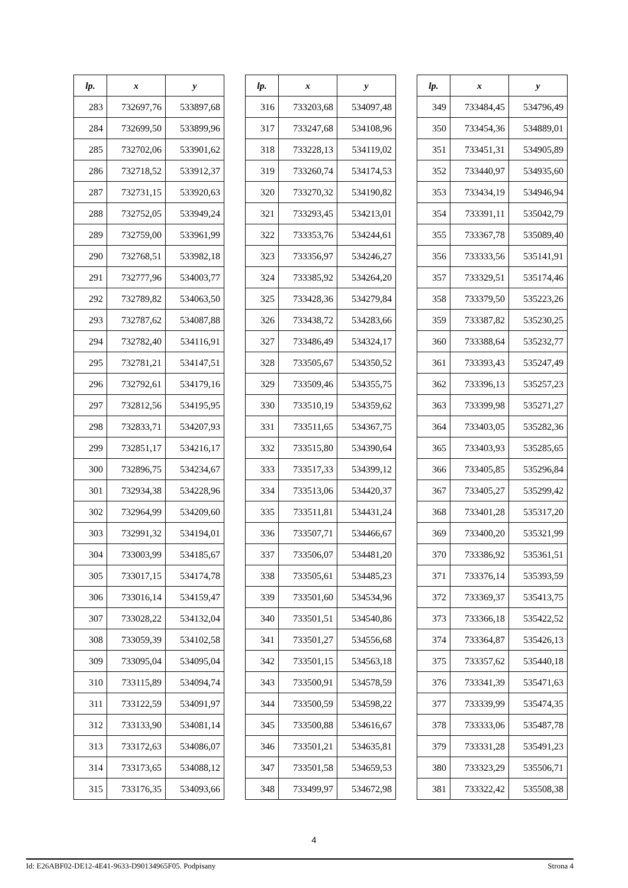| lp. | x | y |
| --- | --- | --- |
| 283 | 732697,76 | 533897,68 |
| 284 | 732699,50 | 533899,96 |
| 285 | 732702,06 | 533901,62 |
| 286 | 732718,52 | 533912,37 |
| 287 | 732731,15 | 533920,63 |
| 288 | 732752,05 | 533949,24 |
| 289 | 732759,00 | 533961,99 |
| 290 | 732768,51 | 533982,18 |
| 291 | 732777,96 | 534003,77 |
| 292 | 732789,82 | 534063,50 |
| 293 | 732787,62 | 534087,88 |
| 294 | 732782,40 | 534116,91 |
| 295 | 732781,21 | 534147,51 |
| 296 | 732792,61 | 534179,16 |
| 297 | 732812,56 | 534195,95 |
| 298 | 732833,71 | 534207,93 |
| 299 | 732851,17 | 534216,17 |
| 300 | 732896,75 | 534234,67 |
| 301 | 732934,38 | 534228,96 |
| 302 | 732964,99 | 534209,60 |
| 303 | 732991,32 | 534194,01 |
| 304 | 733003,99 | 534185,67 |
| 305 | 733017,15 | 534174,78 |
| 306 | 733016,14 | 534159,47 |
| 307 | 733028,22 | 534132,04 |
| 308 | 733059,39 | 534102,58 |
| 309 | 733095,04 | 534095,04 |
| 310 | 733115,89 | 534094,74 |
| 311 | 733122,59 | 534091,97 |
| 312 | 733133,90 | 534081,14 |
| 313 | 733172,63 | 534086,07 |
| 314 | 733173,65 | 534088,12 |
| 315 | 733176,35 | 534093,66 |
| lp. | x | y |
| --- | --- | --- |
| 316 | 733203,68 | 534097,48 |
| 317 | 733247,68 | 534108,96 |
| 318 | 733228,13 | 534119,02 |
| 319 | 733260,74 | 534174,53 |
| 320 | 733270,32 | 534190,82 |
| 321 | 733293,45 | 534213,01 |
| 322 | 733353,76 | 534244,61 |
| 323 | 733356,97 | 534246,27 |
| 324 | 733385,92 | 534264,20 |
| 325 | 733428,36 | 534279,84 |
| 326 | 733438,72 | 534283,66 |
| 327 | 733486,49 | 534324,17 |
| 328 | 733505,67 | 534350,52 |
| 329 | 733509,46 | 534355,75 |
| 330 | 733510,19 | 534359,62 |
| 331 | 733511,65 | 534367,75 |
| 332 | 733515,80 | 534390,64 |
| 333 | 733517,33 | 534399,12 |
| 334 | 733513,06 | 534420,37 |
| 335 | 733511,81 | 534431,24 |
| 336 | 733507,71 | 534466,67 |
| 337 | 733506,07 | 534481,20 |
| 338 | 733505,61 | 534485,23 |
| 339 | 733501,60 | 534534,96 |
| 340 | 733501,51 | 534540,86 |
| 341 | 733501,27 | 534556,68 |
| 342 | 733501,15 | 534563,18 |
| 343 | 733500,91 | 534578,59 |
| 344 | 733500,59 | 534598,22 |
| 345 | 733500,88 | 534616,67 |
| 346 | 733501,21 | 534635,81 |
| 347 | 733501,58 | 534659,53 |
| 348 | 733499,97 | 534672,98 |
| lp. | x | y |
| --- | --- | --- |
| 349 | 733484,45 | 534796,49 |
| 350 | 733454,36 | 534889,01 |
| 351 | 733451,31 | 534905,89 |
| 352 | 733440,97 | 534935,60 |
| 353 | 733434,19 | 534946,94 |
| 354 | 733391,11 | 535042,79 |
| 355 | 733367,78 | 535089,40 |
| 356 | 733333,56 | 535141,91 |
| 357 | 733329,51 | 535174,46 |
| 358 | 733379,50 | 535223,26 |
| 359 | 733387,82 | 535230,25 |
| 360 | 733388,64 | 535232,77 |
| 361 | 733393,43 | 535247,49 |
| 362 | 733396,13 | 535257,23 |
| 363 | 733399,98 | 535271,27 |
| 364 | 733403,05 | 535282,36 |
| 365 | 733403,93 | 535285,65 |
| 366 | 733405,85 | 535296,84 |
| 367 | 733405,27 | 535299,42 |
| 368 | 733401,28 | 535317,20 |
| 369 | 733400,20 | 535321,99 |
| 370 | 733386,92 | 535361,51 |
| 371 | 733376,14 | 535393,59 |
| 372 | 733369,37 | 535413,75 |
| 373 | 733366,18 | 535422,52 |
| 374 | 733364,87 | 535426,13 |
| 375 | 733357,62 | 535440,18 |
| 376 | 733341,39 | 535471,63 |
| 377 | 733339,99 | 535474,35 |
| 378 | 733333,06 | 535487,78 |
| 379 | 733331,28 | 535491,23 |
| 380 | 733323,29 | 535506,71 |
| 381 | 733322,42 | 535508,38 |
4
Id: E26ABF02-DE12-4E41-9633-D90134965F05. Podpisany Strona 4